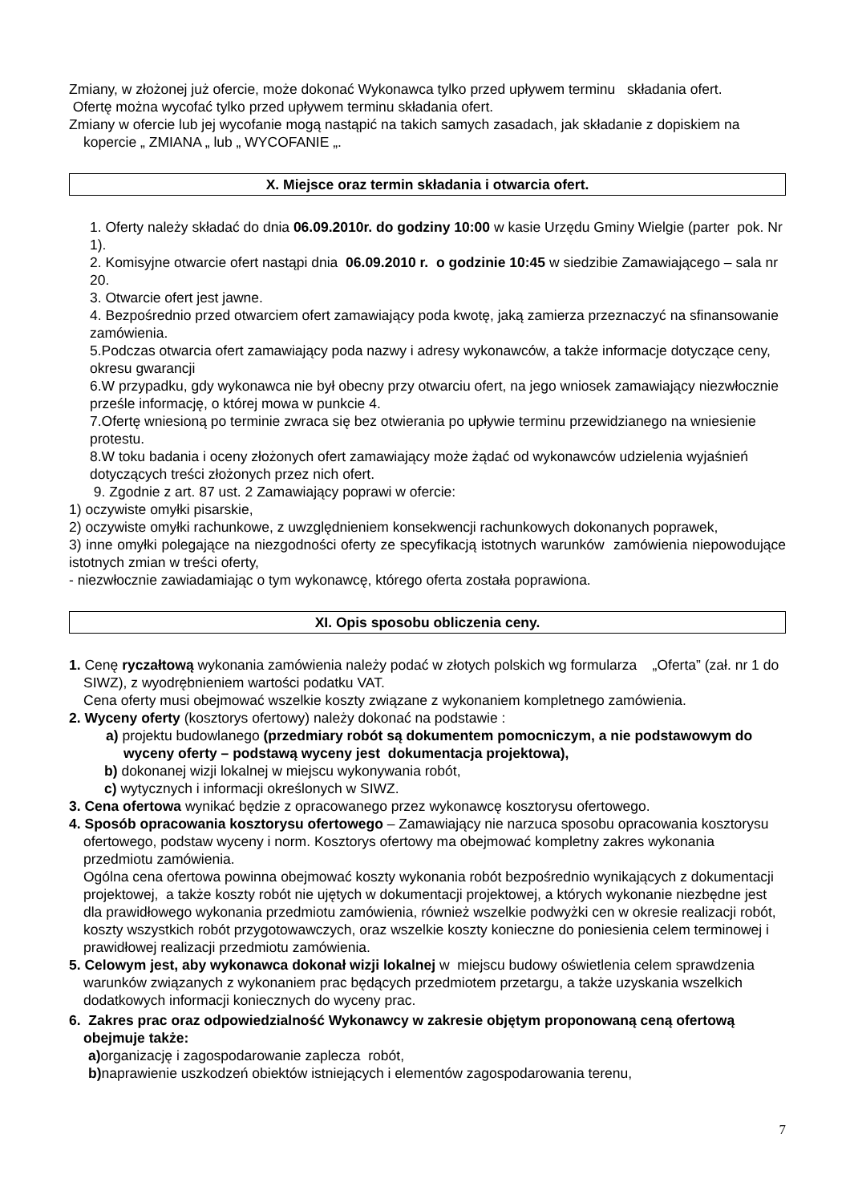Zmiany, w złożonej już ofercie, może dokonać Wykonawca tylko przed upływem terminu składania ofert.
Ofertę można wycofać tylko przed upływem terminu składania ofert.
Zmiany w ofercie lub jej wycofanie mogą nastąpić na takich samych zasadach, jak składanie z dopiskiem na kopercie „ ZMIANA „ lub „ WYCOFANIE „.
X. Miejsce oraz termin składania i otwarcia ofert.
1. Oferty należy składać do dnia 06.09.2010r. do godziny 10:00 w kasie Urzędu Gminy Wielgie (parter pok. Nr 1).
2. Komisyjne otwarcie ofert nastąpi dnia 06.09.2010 r. o godzinie 10:45 w siedzibie Zamawiającego – sala nr 20.
3. Otwarcie ofert jest jawne.
4. Bezpośrednio przed otwarciem ofert zamawiający poda kwotę, jaką zamierza przeznaczyć na sfinansowanie zamówienia.
5.Podczas otwarcia ofert zamawiający poda nazwy i adresy wykonawców, a także informacje dotyczące ceny, okresu gwarancji
6.W przypadku, gdy wykonawca nie był obecny przy otwarciu ofert, na jego wniosek zamawiający niezwłocznie prześle informację, o której mowa w punkcie 4.
7.Ofertę wniesioną po terminie zwraca się bez otwierania po upływie terminu przewidzianego na wniesienie protestu.
8.W toku badania i oceny złożonych ofert zamawiający może żądać od wykonawców udzielenia wyjaśnień dotyczących treści złożonych przez nich ofert.
9. Zgodnie z art. 87 ust. 2 Zamawiający poprawi w ofercie:
1) oczywiste omyłki pisarskie,
2) oczywiste omyłki rachunkowe, z uwzględnieniem konsekwencji rachunkowych dokonanych poprawek,
3) inne omyłki polegające na niezgodności oferty ze specyfikacją istotnych warunków zamówienia niepowodujące istotnych zmian w treści oferty,
- niezwłocznie zawiadamiając o tym wykonawcę, którego oferta została poprawiona.
XI. Opis sposobu obliczenia ceny.
1. Cenę ryczałtową wykonania zamówienia należy podać w złotych polskich wg formularza „Oferta” (zał. nr 1 do SIWZ), z wyodrębnieniem wartości podatku VAT.
Cena oferty musi obejmować wszelkie koszty związane z wykonaniem kompletnego zamówienia.
2. Wyceny oferty (kosztorys ofertowy) należy dokonać na podstawie :
a) projektu budowlanego (przedmiary robót są dokumentem pomocniczym, a nie podstawowym do wyceny oferty – podstawą wyceny jest dokumentacja projektowa),
b) dokonanej wizji lokalnej w miejscu wykonywania robót,
c) wytycznych i informacji określonych w SIWZ.
3. Cena ofertowa wynikać będzie z opracowanego przez wykonawcę kosztorysu ofertowego.
4. Sposób opracowania kosztorysu ofertowego – Zamawiający nie narzuca sposobu opracowania kosztorysu ofertowego, podstaw wyceny i norm. Kosztorys ofertowy ma obejmować kompletny zakres wykonania przedmiotu zamówienia.
Ogólna cena ofertowa powinna obejmować koszty wykonania robót bezpośrednio wynikających z dokumentacji projektowej, a także koszty robót nie ujętych w dokumentacji projektowej, a których wykonanie niezbędne jest dla prawidłowego wykonania przedmiotu zamówienia, również wszelkie podwyżki cen w okresie realizacji robót, koszty wszystkich robót przygotowawczych, oraz wszelkie koszty konieczne do poniesienia celem terminowej i prawidłowej realizacji przedmiotu zamówienia.
5. Celowym jest, aby wykonawca dokonał wizji lokalnej w miejscu budowy oświetlenia celem sprawdzenia warunków związanych z wykonaniem prac będących przedmiotem przetargu, a także uzyskania wszelkich dodatkowych informacji koniecznych do wyceny prac.
6. Zakres prac oraz odpowiedzialność Wykonawcy w zakresie objętym proponowaną ceną ofertową obejmuje także:
a) organizację i zagospodarowanie zaplecza robót,
b) naprawienie uszkodzeń obiektów istniejących i elementów zagospodarowania terenu,
7